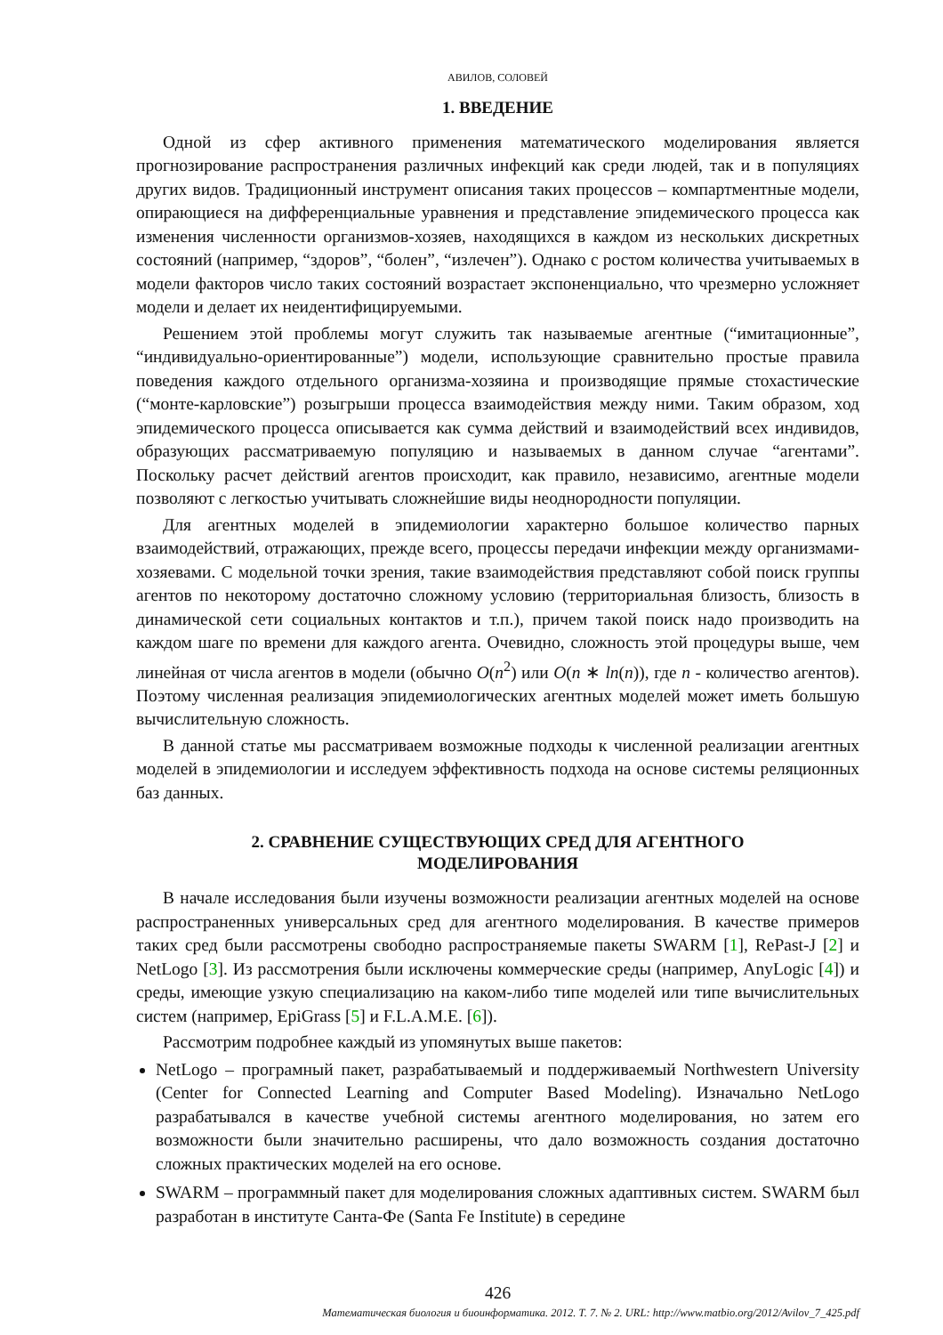АВИЛОВ, СОЛОВЕЙ
1. ВВЕДЕНИЕ
Одной из сфер активного применения математического моделирования является прогнозирование распространения различных инфекций как среди людей, так и в популяциях других видов. Традиционный инструмент описания таких процессов – компартментные модели, опирающиеся на дифференциальные уравнения и представление эпидемического процесса как изменения численности организмов-хозяев, находящихся в каждом из нескольких дискретных состояний (например, “здоров”, “болен”, “излечен”). Однако с ростом количества учитываемых в модели факторов число таких состояний возрастает экспоненциально, что чрезмерно усложняет модели и делает их неидентифицируемыми.
Решением этой проблемы могут служить так называемые агентные (“имитационные”, “индивидуально-ориентированные”) модели, использующие сравнительно простые правила поведения каждого отдельного организма-хозяина и производящие прямые стохастические (“монте-карловские”) розыгрыши процесса взаимодействия между ними. Таким образом, ход эпидемического процесса описывается как сумма действий и взаимодействий всех индивидов, образующих рассматриваемую популяцию и называемых в данном случае “агентами”. Поскольку расчет действий агентов происходит, как правило, независимо, агентные модели позволяют с легкостью учитывать сложнейшие виды неоднородности популяции.
Для агентных моделей в эпидемиологии характерно большое количество парных взаимодействий, отражающих, прежде всего, процессы передачи инфекции между организмами-хозяевами. С модельной точки зрения, такие взаимодействия представляют собой поиск группы агентов по некоторому достаточно сложному условию (территориальная близость, близость в динамической сети социальных контактов и т.п.), причем такой поиск надо производить на каждом шаге по времени для каждого агента. Очевидно, сложность этой процедуры выше, чем линейная от числа агентов в модели (обычно O(n<sup>2</sup>) или O(n ∗ ln(n)), где n - количество агентов). Поэтому численная реализация эпидемиологических агентных моделей может иметь большую вычислительную сложность.
В данной статье мы рассматриваем возможные подходы к численной реализации агентных моделей в эпидемиологии и исследуем эффективность подхода на основе системы реляционных баз данных.
2. СРАВНЕНИЕ СУЩЕСТВУЮЩИХ СРЕД ДЛЯ АГЕНТНОГО
МОДЕЛИРОВАНИЯ
В начале исследования были изучены возможности реализации агентных моделей на основе распространенных универсальных сред для агентного моделирования. В качестве примеров таких сред были рассмотрены свободно распространяемые пакеты SWARM [1], RePast-J [2] и NetLogo [3]. Из рассмотрения были исключены коммерческие среды (например, AnyLogic [4]) и среды, имеющие узкую специализацию на каком-либо типе моделей или типе вычислительных систем (например, EpiGrass [5] и F.L.A.M.E. [6]).
Рассмотрим подробнее каждый из упомянутых выше пакетов:
NetLogo – програмный пакет, разрабатываемый и поддерживаемый Northwestern University (Center for Connected Learning and Computer Based Modeling). Изначально NetLogo разрабатывался в качестве учебной системы агентного моделирования, но затем его возможности были значительно расширены, что дало возможность создания достаточно сложных практических моделей на его основе.
SWARM – программный пакет для моделирования сложных адаптивных систем. SWARM был разработан в институте Санта-Фе (Santa Fe Institute) в середине
426
Математическая биология и биоинформатика. 2012. Т. 7. № 2. URL: http://www.matbio.org/2012/Avilov_7_425.pdf